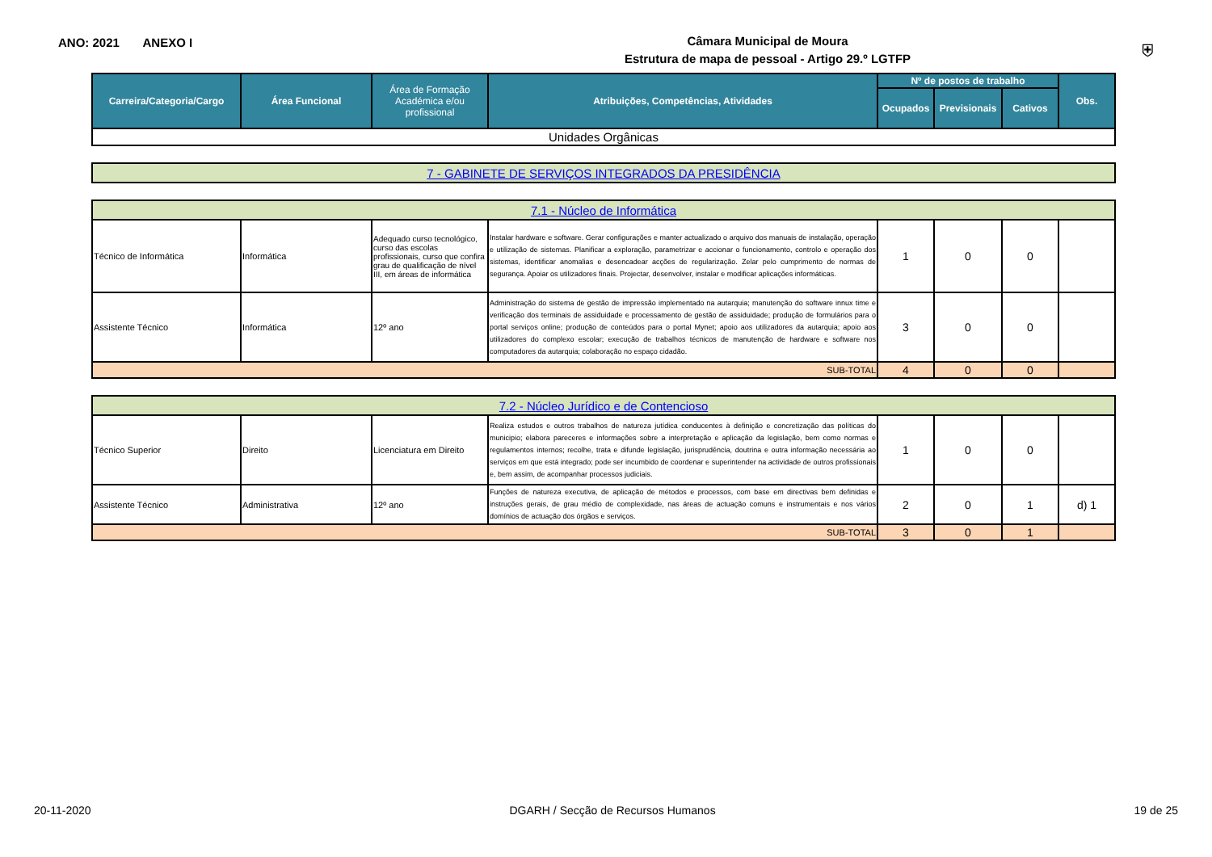ANO: 2021 ANEXO I
Câmara Municipal de Moura
Estrutura de mapa de pessoal - Artigo 29.º LGTFP
⛨
| Carreira/Categoria/Cargo | Área Funcional | Área de Formação Académica e/ou profissional | Atribuições, Competências, Atividades | Nº de postos de trabalho | | | Obs. |
| --- | --- | --- | --- | --- | --- | --- | --- |
| | | | | Ocupados | Previsionais | Cativos | |
| Unidades Orgânicas | | | | | | | |
| 7 - GABINETE DE SERVIÇOS INTEGRADOS DA PRESIDÊNCIA |
| 7.1 - Núcleo de Informática | | | | | | | |
| Técnico de Informática | Informática | Adequado curso tecnológico, curso das escolas profissionais, curso que confira grau de qualificação de nível III, em áreas de informática | Instalar hardware e software. Gerar configurações e manter actualizado o arquivo dos manuais de instalação, operação e utilização de sistemas. Planificar a exploração, parametrizar e accionar o funcionamento, controlo e operação dos sistemas, identificar anomalias e desencadear acções de regularização. Zelar pelo cumprimento de normas de segurança. Apoiar os utilizadores finais. Projectar, desenvolver, instalar e modificar aplicações informáticas. | 1 | 0 | 0 | |
| Assistente Técnico | Informática | 12º ano | Administração do sistema de gestão de impressão implementado na autarquia; manutenção do software innux time e verificação dos terminais de assiduidade e processamento de gestão de assiduidade; produção de formulários para o portal serviços online; produção de conteúdos para o portal Mynet; apoio aos utilizadores da autarquia; apoio aos utilizadores do complexo escolar; execução de trabalhos técnicos de manutenção de hardware e software nos computadores da autarquia; colaboração no espaço cidadão. | 3 | 0 | 0 | |
| SUB-TOTAL | | | | 4 | 0 | 0 | |
| 7.2 - Núcleo Jurídico e de Contencioso | | | | | | | |
| Técnico Superior | Direito | Licenciatura em Direito | Realiza estudos e outros trabalhos de natureza jutídica conducentes à definição e concretização das políticas do municipio; elabora pareceres e informações sobre a interpretação e aplicação da legislação, bem como normas e regulamentos internos; recolhe, trata e difunde legislação, jurisprudência, doutrina e outra informação necessária ao serviços em que está integrado; pode ser incumbido de coordenar e superintender na actividade de outros profissionais e, bem assim, de acompanhar processos judiciais. | 1 | 0 | 0 | |
| Assistente Técnico | Administrativa | 12º ano | Funções de natureza executiva, de aplicação de métodos e processos, com base em directivas bem definidas e instruções gerais, de grau médio de complexidade, nas áreas de actuação comuns e instrumentais e nos vários domínios de actuação dos órgãos e serviços. | 2 | 0 | 1 | d) 1 |
| SUB-TOTAL | | | | 3 | 0 | 1 | |
20-11-2020 DGARH / Secção de Recursos Humanos 19 de 25